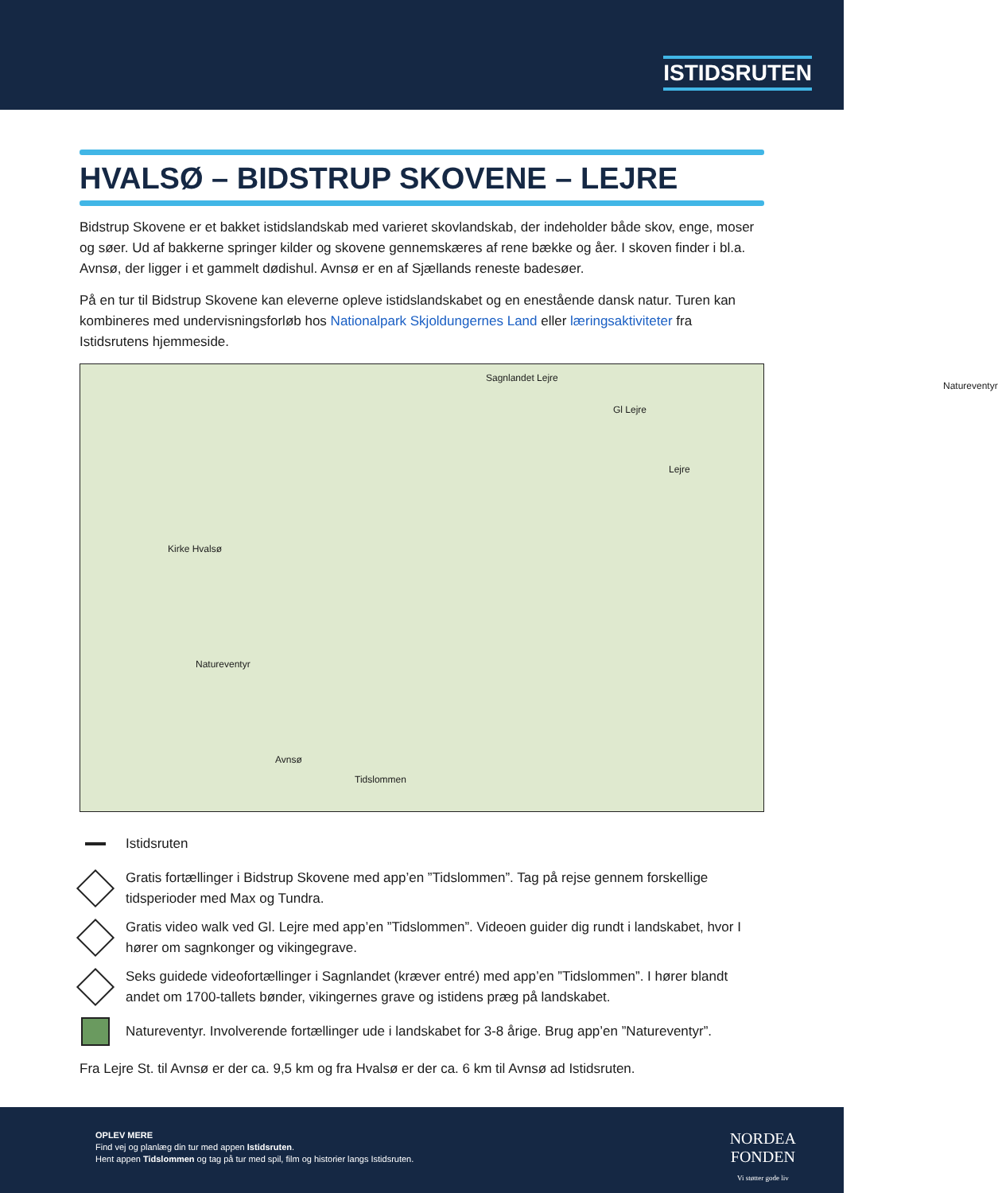ISTIDSRUTEN
HVALSØ – BIDSTRUP SKOVENE – LEJRE
Bidstrup Skovene er et bakket istidslandskab med varieret skovlandskab, der indeholder både skov, enge, moser og søer. Ud af bakkerne springer kilder og skovene gennemskæres af rene bække og åer. I skoven finder i bl.a. Avnsø, der ligger i et gammelt dødishul. Avnsø er en af Sjællands reneste badesøer.
På en tur til Bidstrup Skovene kan eleverne opleve istidslandskabet og en enestående dansk natur. Turen kan kombineres med undervisningsforløb hos Nationalpark Skjoldungernes Land eller læringsaktiviteter fra Istidsrutens hjemmeside.
Sagnlandet Lejre
Natureventyr
Gl Lejre
Lejre
Kirke Hvalsø
Natureventyr
Avnsø
Tidslommen
Istidsruten
Gratis fortællinger i Bidstrup Skovene med app’en ”Tidslommen”. Tag på rejse gennem forskellige tidsperioder med Max og Tundra.
Gratis video walk ved Gl. Lejre med app’en ”Tidslommen”. Videoen guider dig rundt i landskabet, hvor I hører om sagnkonger og vikingegrave.
Seks guidede videofortællinger i Sagnlandet (kræver entré) med app’en ”Tidslommen”. I hører blandt andet om 1700-tallets bønder, vikingernes grave og istidens præg på landskabet.
Natureventyr. Involverende fortællinger ude i landskabet for 3-8 årige. Brug app’en ”Natureventyr”.
Fra Lejre St. til Avnsø er der ca. 9,5 km og fra Hvalsø er der ca. 6 km til Avnsø ad Istidsruten.
OPLEV MERE
Find vej og planlæg din tur med appen Istidsruten.
Hent appen Tidslommen og tag på tur med spil, film og historier langs Istidsruten.
NORDEA
FONDEN
Vi støtter gode liv